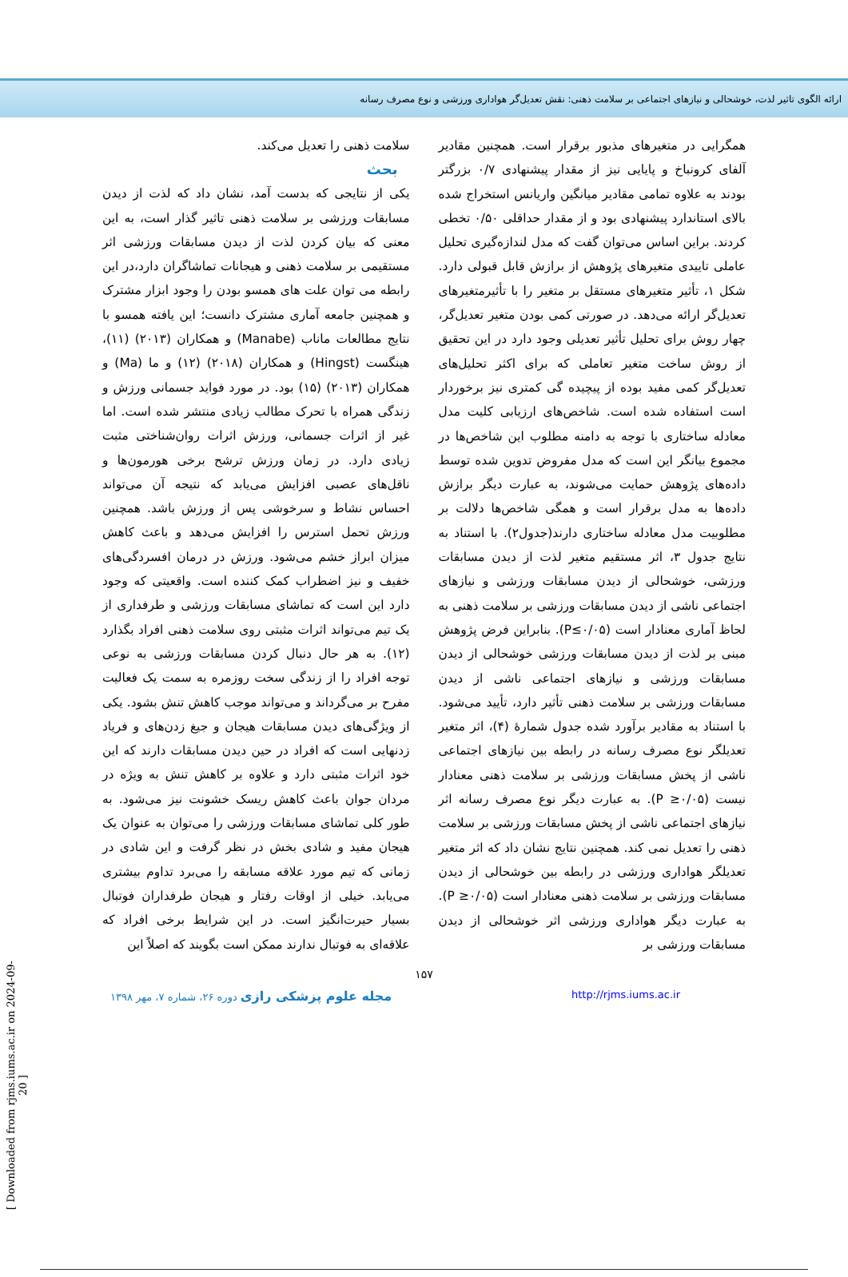ارائه الگوی تاثیر لذت، خوشحالی و نیازهای اجتماعی بر سلامت ذهنی: نقش تعدیل‌گر هواداری ورزشی و نوع مصرف رسانه
همگرایی در متغیرهای مذبور برقرار است. همچنین مقادیر آلفای کرونباخ و پایایی نیز از مقدار پیشنهادی ۰/۷ بزرگتر بودند به علاوه تمامی مقادیر میانگین واریانس استخراج شده بالای استاندارد پیشنهادی بود و از مقدار حداقلی ۰/۵۰ تخطی کردند. براین اساس می‌توان گفت که مدل لندازه‌گیری تحلیل عاملی تاییدی متغیرهای پژوهش از برازش قابل قبولی دارد. شکل ۱، تأثیر متغیرهای مستقل بر متغیر را با تأثیرمتغیرهای تعدیل‌گر ارائه می‌دهد. در صورتی کمی بودن متغیر تعدیل‌گر، چهار روش برای تحلیل تأثیر تعدیلی وجود دارد در این تحقیق از روش ساخت متغیر تعاملی که برای اکثر تحلیل‌های تعدیل‌گر کمی مفید بوده از پیچیده گی کمتری نیز برخوردار است استفاده شده است. شاخص‌های ارزیابی کلیت مدل معادله ساختاری با توجه به دامنه مطلوب این شاخص‌ها در مجموع بیانگر این است که مدل مفروض تدوین شده توسط داده‌های پژوهش حمایت می‌شوند، به عبارت دیگر برازش داده‌ها به مدل برقرار است و همگی شاخص‌ها دلالت بر مطلوبیت مدل معادله ساختاری دارند(جدول۲). با استناد به نتایج جدول ۳، اثر مستقیم متغیر لذت از دیدن مسابقات ورزشی، خوشحالی از دیدن مسابقات ورزشی و نیازهای اجتماعی ناشی از دیدن مسابقات ورزشی بر سلامت ذهنی به لحاظ آماری معنادار است (P≤۰/۰۵). بنابراین فرض پژوهش مبنی بر لذت از دیدن مسابقات ورزشی خوشحالی از دیدن مسابقات ورزشی و نیازهای اجتماعی ناشی از دیدن مسابقات ورزشی بر سلامت ذهنی تأثیر دارد، تأیید می‌شود. با استناد به مقادیر برآورد شده جدول شمارهٔ (۴)، اثر متغیر تعدیلگر نوع مصرف رسانه در رابطه بین نیازهای اجتماعی ناشی از پخش مسابقات ورزشی بر سلامت ذهنی معنادار نیست (P ≥۰/۰۵). به عبارت دیگر نوع مصرف رسانه اثر نیازهای اجتماعی ناشی از پخش مسابقات ورزشی بر سلامت ذهنی را تعدیل نمی کند. همچنین نتایج نشان داد که اثر متغیر تعدیلگر هواداری ورزشی در رابطه بین خوشحالی از دیدن مسابقات ورزشی بر سلامت ذهنی معنادار است (P ≥۰/۰۵). به عبارت دیگر هواداری ورزشی اثر خوشحالی از دیدن مسابقات ورزشی بر
سلامت ذهنی را تعدیل می‌کند.
بحث
یکی از نتایجی که بدست آمد، نشان داد که لذت از دیدن مسابقات ورزشی بر سلامت ذهنی تاثیر گذار است، به این معنی که بیان کردن لذت از دیدن مسابقات ورزشی اثر مستقیمی بر سلامت ذهنی و هیجانات تماشاگران دارد،در این رابطه می توان علت های همسو بودن را وجود ابزار مشترک و همچنین جامعه آماری مشترک دانست؛ این یافته همسو با نتایج مطالعات ماناب (Manabe) و همکاران (۲۰۱۳) (۱۱)، هینگست (Hingst) و همکاران (۲۰۱۸) (۱۲) و ما (Ma) و همکاران (۲۰۱۳) (۱۵) بود. در مورد فواید جسمانی ورزش و زندگی همراه با تحرک مطالب زیادی منتشر شده است. اما غیر از اثرات جسمانی، ورزش اثرات روان‌شناختی مثبت زیادی دارد. در زمان ورزش ترشح برخی هورمون‌ها و ناقل‌های عصبی افزایش می‌یابد که نتیجه آن می‌تواند احساس نشاط و سرخوشی پس از ورزش باشد. همچنین ورزش تحمل استرس را افزایش می‌دهد و باعث کاهش میزان ابراز خشم می‌شود. ورزش در درمان افسردگی‌های خفیف و نیز اضطراب کمک کننده است. واقعیتی که وجود دارد این است که تماشای مسابقات ورزشی و طرفداری از یک تیم می‌تواند اثرات مثبتی روی سلامت ذهنی افراد بگذارد (۱۲). به هر حال دنبال کردن مسابقات ورزشی به نوعی توجه افراد را از زندگی سخت روزمره به سمت یک فعالیت مفرح بر می‌گرداند و می‌تواند موجب کاهش تنش بشود. یکی از ویژگی‌های دیدن مسابقات هیجان و جیغ زدن‌های و فریاد زدنهایی است که افراد در حین دیدن مسابقات دارند که این خود اثرات مثبتی دارد و علاوه بر کاهش تنش به ویژه در مردان جوان باعث کاهش ریسک خشونت نیز می‌شود. به طور کلی تماشای مسابقات ورزشی را می‌توان به عنوان یک هیجان مفید و شادی بخش در نظر گرفت و این شادی در زمانی که تیم مورد علاقه مسابقه را می‌برد تداوم بیشتری می‌یابد. خیلی از اوقات رفتار و هیجان طرفداران فوتبال بسیار حیرت‌انگیز است. در این شرایط برخی افراد که علاقه‌ای به فوتبال ندارند ممکن است بگویند که اصلاً این
۱۵۷
مجله علوم پزشکی رازی دوره ۲۶، شماره ۷، مهر ۱۳۹۸ http://rjms.iums.ac.ir
[ Downloaded from rjms.iums.ac.ir on 2024-09-20 ]